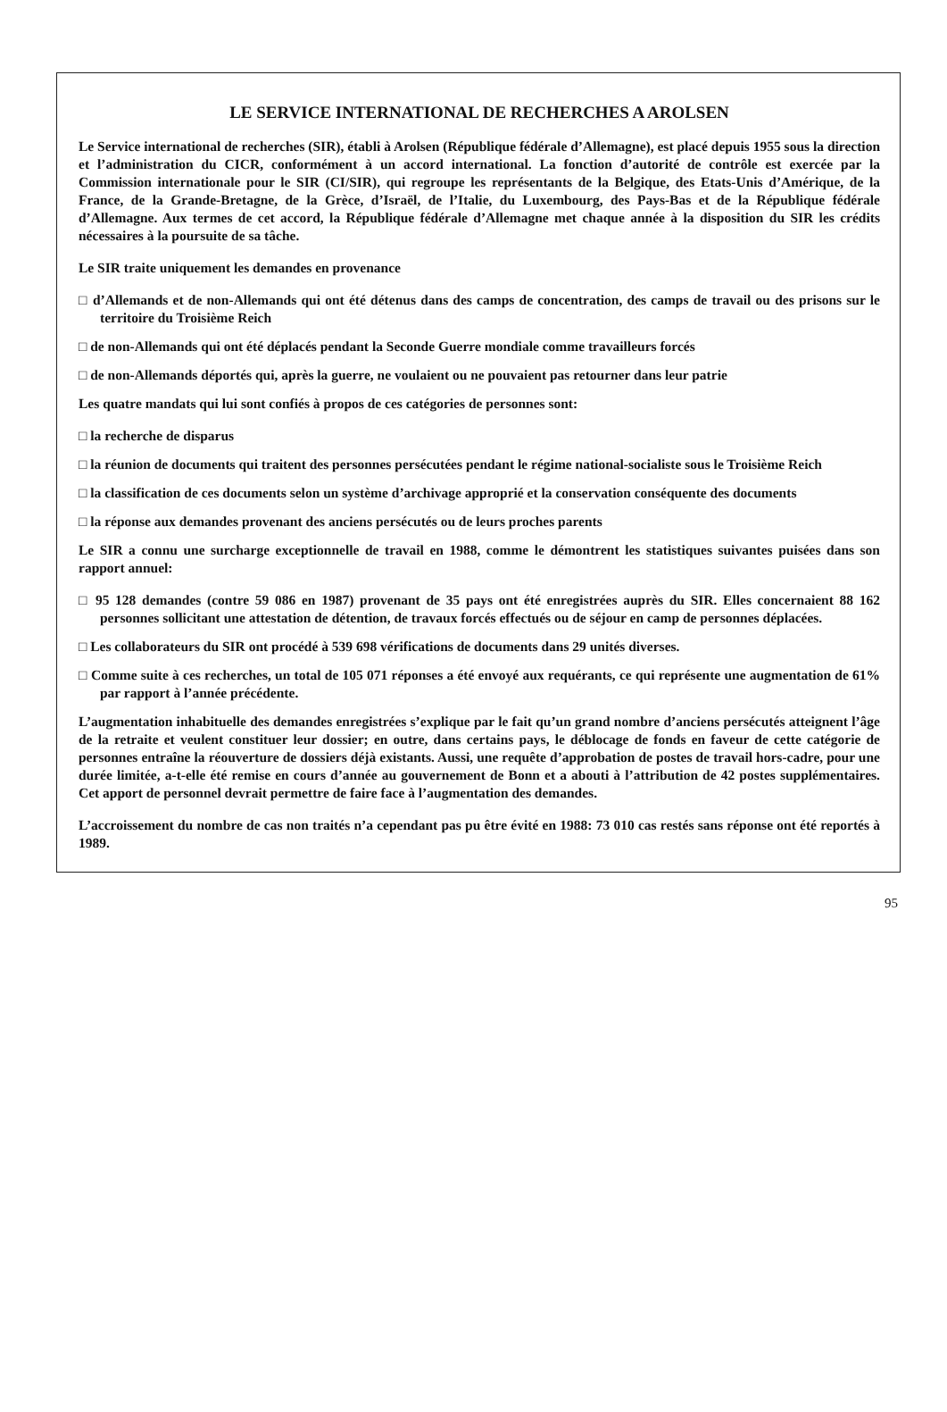LE SERVICE INTERNATIONAL DE RECHERCHES A AROLSEN
Le Service international de recherches (SIR), établi à Arolsen (République fédérale d’Allemagne), est placé depuis 1955 sous la direction et l’administration du CICR, conformément à un accord international. La fonction d’autorité de contrôle est exercée par la Commission internationale pour le SIR (CI/SIR), qui regroupe les représentants de la Belgique, des Etats-Unis d’Amérique, de la France, de la Grande-Bretagne, de la Grèce, d’Israël, de l’Italie, du Luxembourg, des Pays-Bas et de la République fédérale d’Allemagne. Aux termes de cet accord, la République fédérale d’Allemagne met chaque année à la disposition du SIR les crédits nécessaires à la poursuite de sa tâche.
Le SIR traite uniquement les demandes en provenance
□ d’Allemands et de non-Allemands qui ont été détenus dans des camps de concentration, des camps de travail ou des prisons sur le territoire du Troisième Reich
□ de non-Allemands qui ont été déplacés pendant la Seconde Guerre mondiale comme travailleurs forcés
□ de non-Allemands déportés qui, après la guerre, ne voulaient ou ne pouvaient pas retourner dans leur patrie
Les quatre mandats qui lui sont confiés à propos de ces catégories de personnes sont:
□ la recherche de disparus
□ la réunion de documents qui traitent des personnes persécutées pendant le régime national-socialiste sous le Troisième Reich
□ la classification de ces documents selon un système d’archivage approprié et la conservation conséquente des documents
□ la réponse aux demandes provenant des anciens persécutés ou de leurs proches parents
Le SIR a connu une surcharge exceptionnelle de travail en 1988, comme le démontrent les statistiques suivantes puisées dans son rapport annuel:
□ 95 128 demandes (contre 59 086 en 1987) provenant de 35 pays ont été enregistrées auprès du SIR. Elles concernaient 88 162 personnes sollicitant une attestation de détention, de travaux forcés effectués ou de séjour en camp de personnes déplacées.
□ Les collaborateurs du SIR ont procédé à 539 698 vérifications de documents dans 29 unités diverses.
□ Comme suite à ces recherches, un total de 105 071 réponses a été envoyé aux requérants, ce qui représente une augmentation de 61% par rapport à l’année précédente.
L’augmentation inhabituelle des demandes enregistrées s’explique par le fait qu’un grand nombre d’anciens persécutés atteignent l’âge de la retraite et veulent constituer leur dossier; en outre, dans certains pays, le déblocage de fonds en faveur de cette catégorie de personnes entraîne la réouverture de dossiers déjà existants. Aussi, une requête d’approbation de postes de travail hors-cadre, pour une durée limitée, a-t-elle été remise en cours d’année au gouvernement de Bonn et a abouti à l’attribution de 42 postes supplémentaires. Cet apport de personnel devrait permettre de faire face à l’augmentation des demandes.
L’accroissement du nombre de cas non traités n’a cependant pas pu être évité en 1988: 73 010 cas restés sans réponse ont été reportés à 1989.
95